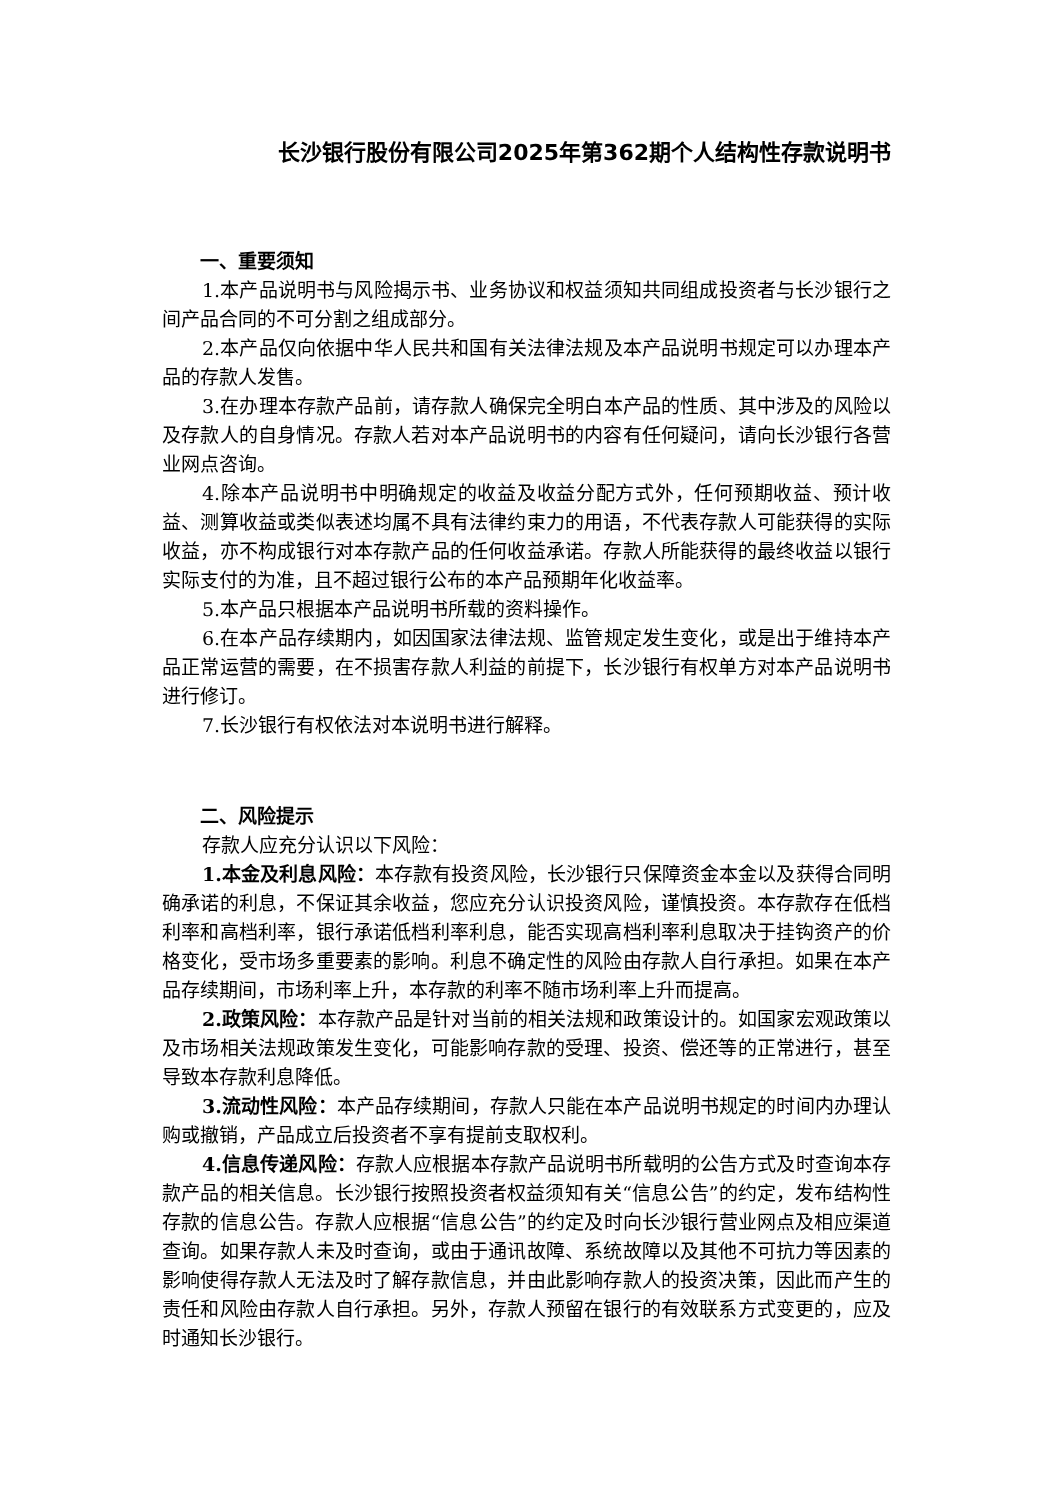长沙银行股份有限公司2025年第362期个人结构性存款说明书
一、重要须知
1.本产品说明书与风险揭示书、业务协议和权益须知共同组成投资者与长沙银行之间产品合同的不可分割之组成部分。
2.本产品仅向依据中华人民共和国有关法律法规及本产品说明书规定可以办理本产品的存款人发售。
3.在办理本存款产品前，请存款人确保完全明白本产品的性质、其中涉及的风险以及存款人的自身情况。存款人若对本产品说明书的内容有任何疑问，请向长沙银行各营业网点咨询。
4.除本产品说明书中明确规定的收益及收益分配方式外，任何预期收益、预计收益、测算收益或类似表述均属不具有法律约束力的用语，不代表存款人可能获得的实际收益，亦不构成银行对本存款产品的任何收益承诺。存款人所能获得的最终收益以银行实际支付的为准，且不超过银行公布的本产品预期年化收益率。
5.本产品只根据本产品说明书所载的资料操作。
6.在本产品存续期内，如因国家法律法规、监管规定发生变化，或是出于维持本产品正常运营的需要，在不损害存款人利益的前提下，长沙银行有权单方对本产品说明书进行修订。
7.长沙银行有权依法对本说明书进行解释。
二、风险提示
存款人应充分认识以下风险：
1.本金及利息风险：本存款有投资风险，长沙银行只保障资金本金以及获得合同明确承诺的利息，不保证其余收益，您应充分认识投资风险，谨慎投资。本存款存在低档利率和高档利率，银行承诺低档利率利息，能否实现高档利率利息取决于挂钩资产的价格变化，受市场多重要素的影响。利息不确定性的风险由存款人自行承担。如果在本产品存续期间，市场利率上升，本存款的利率不随市场利率上升而提高。
2.政策风险：本存款产品是针对当前的相关法规和政策设计的。如国家宏观政策以及市场相关法规政策发生变化，可能影响存款的受理、投资、偿还等的正常进行，甚至导致本存款利息降低。
3.流动性风险：本产品存续期间，存款人只能在本产品说明书规定的时间内办理认购或撤销，产品成立后投资者不享有提前支取权利。
4.信息传递风险：存款人应根据本存款产品说明书所载明的公告方式及时查询本存款产品的相关信息。长沙银行按照投资者权益须知有关“信息公告”的约定，发布结构性存款的信息公告。存款人应根据“信息公告”的约定及时向长沙银行营业网点及相应渠道查询。如果存款人未及时查询，或由于通讯故障、系统故障以及其他不可抗力等因素的影响使得存款人无法及时了解存款信息，并由此影响存款人的投资决策，因此而产生的责任和风险由存款人自行承担。另外，存款人预留在银行的有效联系方式变更的，应及时通知长沙银行。